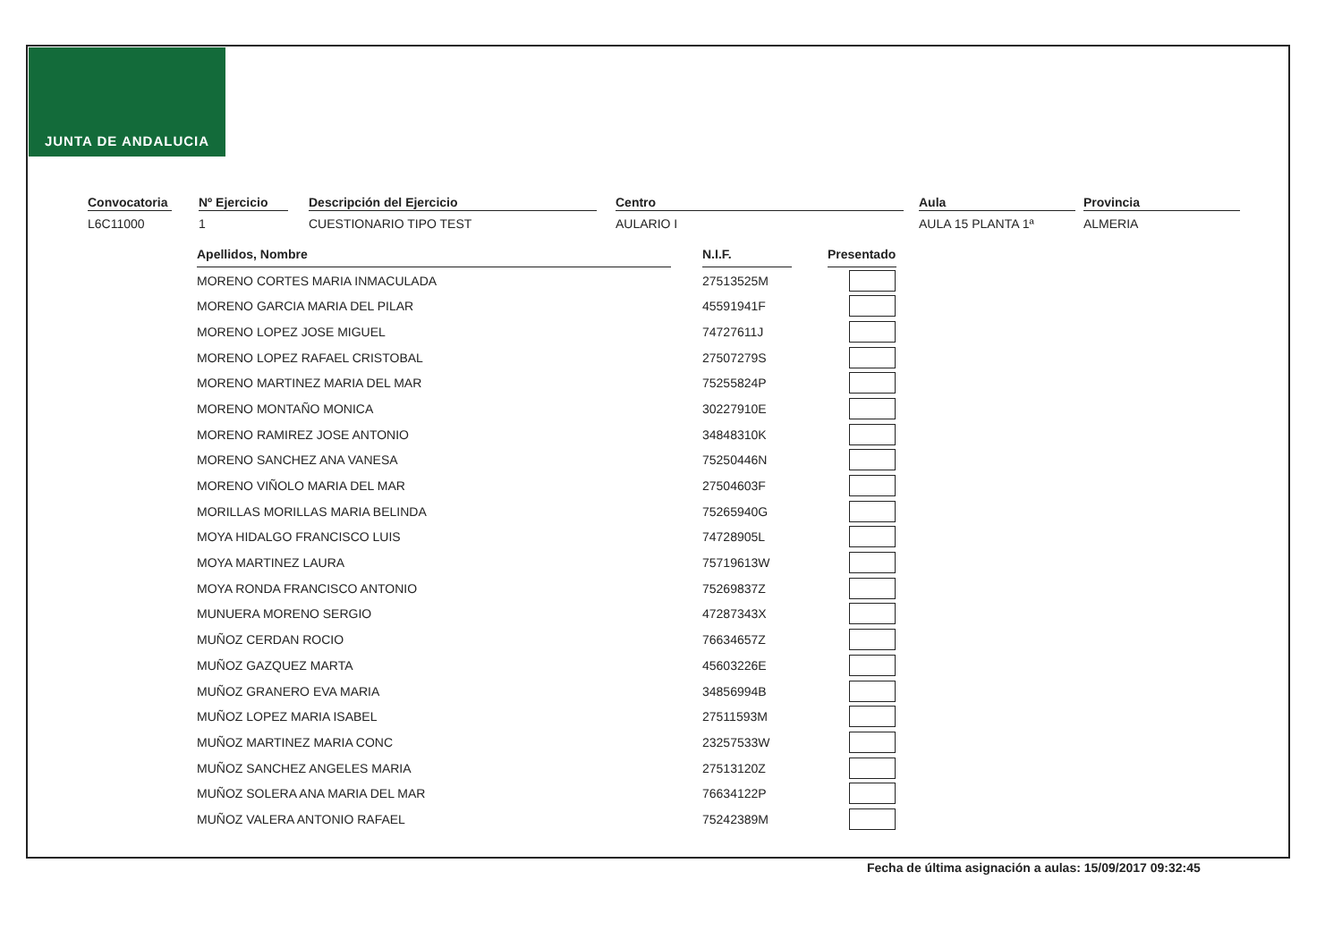JUNTA DE ANDALUCIA
Convocatoria
L6C11000
Nº Ejercicio
1
Descripción del Ejercicio
CUESTIONARIO TIPO TEST
Centro
AULARIO I
Aula
AULA 15 PLANTA 1ª
Provincia
ALMERIA
| Apellidos, Nombre | | N.I.F. | | Presentado |
| MORENO CORTES MARIA INMACULADA | | 27513525M | | |
| MORENO GARCIA MARIA DEL PILAR | | 45591941F | | |
| MORENO LOPEZ JOSE MIGUEL | | 74727611J | | |
| MORENO LOPEZ RAFAEL CRISTOBAL | | 27507279S | | |
| MORENO MARTINEZ MARIA DEL MAR | | 75255824P | | |
| MORENO MONTAÑO MONICA | | 30227910E | | |
| MORENO RAMIREZ JOSE ANTONIO | | 34848310K | | |
| MORENO SANCHEZ ANA VANESA | | 75250446N | | |
| MORENO VIÑOLO MARIA DEL MAR | | 27504603F | | |
| MORILLAS MORILLAS MARIA BELINDA | | 75265940G | | |
| MOYA HIDALGO FRANCISCO LUIS | | 74728905L | | |
| MOYA MARTINEZ LAURA | | 75719613W | | |
| MOYA RONDA FRANCISCO ANTONIO | | 75269837Z | | |
| MUNUERA MORENO SERGIO | | 47287343X | | |
| MUÑOZ CERDAN ROCIO | | 76634657Z | | |
| MUÑOZ GAZQUEZ MARTA | | 45603226E | | |
| MUÑOZ GRANERO EVA MARIA | | 34856994B | | |
| MUÑOZ LOPEZ MARIA ISABEL | | 27511593M | | |
| MUÑOZ MARTINEZ MARIA CONC | | 23257533W | | |
| MUÑOZ SANCHEZ ANGELES MARIA | | 27513120Z | | |
| MUÑOZ SOLERA ANA MARIA DEL MAR | | 76634122P | | |
| MUÑOZ VALERA ANTONIO RAFAEL | | 75242389M | | |
Fecha de última asignación a aulas: 15/09/2017 09:32:45